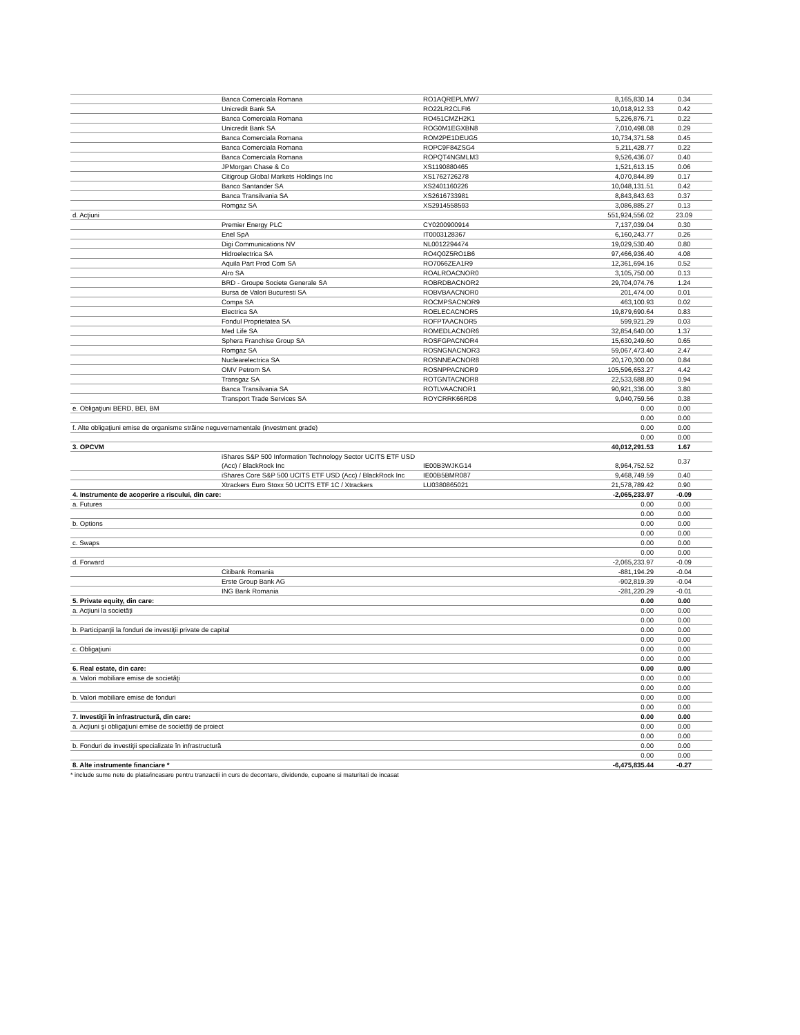| | Banca Comerciala Romana | RO1AQREPLMW7 | 8,165,830.14 | 0.34 |
| | Unicredit Bank SA | RO22LR2CLFI6 | 10,018,912.33 | 0.42 |
| | Banca Comerciala Romana | RO451CMZH2K1 | 5,226,876.71 | 0.22 |
| | Unicredit Bank SA | ROG0M1EGXBN8 | 7,010,498.08 | 0.29 |
| | Banca Comerciala Romana | ROM2PE1DEUG5 | 10,734,371.58 | 0.45 |
| | Banca Comerciala Romana | ROPC9F84ZSG4 | 5,211,428.77 | 0.22 |
| | Banca Comerciala Romana | ROPQT4NGMLM3 | 9,526,436.07 | 0.40 |
| | JPMorgan Chase & Co | XS1190880465 | 1,521,613.15 | 0.06 |
| | Citigroup Global Markets Holdings Inc | XS1762726278 | 4,070,844.89 | 0.17 |
| | Banco Santander SA | XS2401160226 | 10,048,131.51 | 0.42 |
| | Banca Transilvania SA | XS2616733981 | 8,843,843.63 | 0.37 |
| | Romgaz SA | XS2914558593 | 3,086,885.27 | 0.13 |
| d. Acţiuni | | | 551,924,556.02 | 23.09 |
| | Premier Energy PLC | CY0200900914 | 7,137,039.04 | 0.30 |
| | Enel SpA | IT0003128367 | 6,160,243.77 | 0.26 |
| | Digi Communications NV | NL0012294474 | 19,029,530.40 | 0.80 |
| | Hidroelectrica SA | RO4Q0Z5RO1B6 | 97,466,936.40 | 4.08 |
| | Aquila Part Prod Com SA | RO7066ZEA1R9 | 12,361,694.16 | 0.52 |
| | Alro SA | ROALROACNOR0 | 3,105,750.00 | 0.13 |
| | BRD - Groupe Societe Generale SA | ROBRDBACNOR2 | 29,704,074.76 | 1.24 |
| | Bursa de Valori Bucuresti SA | ROBVBAACNOR0 | 201,474.00 | 0.01 |
| | Compa SA | ROCMPSACNOR9 | 463,100.93 | 0.02 |
| | Electrica SA | ROELECACNOR5 | 19,879,690.64 | 0.83 |
| | Fondul Proprietatea SA | ROFPTAACNOR5 | 599,921.29 | 0.03 |
| | Med Life SA | ROMEDLACNOR6 | 32,854,640.00 | 1.37 |
| | Sphera Franchise Group SA | ROSFGPACNOR4 | 15,630,249.60 | 0.65 |
| | Romgaz SA | ROSNGNACNOR3 | 59,067,473.40 | 2.47 |
| | Nuclearelectrica SA | ROSNNEACNOR8 | 20,170,300.00 | 0.84 |
| | OMV Petrom SA | ROSNPPACNOR9 | 105,596,653.27 | 4.42 |
| | Transgaz SA | ROTGNTACNOR8 | 22,533,688.80 | 0.94 |
| | Banca Transilvania SA | ROTLVAACNOR1 | 90,921,336.00 | 3.80 |
| | Transport Trade Services SA | ROYCRRK66RD8 | 9,040,759.56 | 0.38 |
| e. Obligaţiuni BERD, BEI, BM | | | 0.00 | 0.00 |
| | | | 0.00 | 0.00 |
| f. Alte obligaţiuni emise de organisme străine neguvernamentale (investment grade) | | | 0.00 | 0.00 |
| | | | 0.00 | 0.00 |
| 3. OPCVM | | | 40,012,291.53 | 1.67 |
| | iShares S&P 500 Information Technology Sector UCITS ETF USD (Acc) / BlackRock Inc | IE00B3WJKG14 | 8,964,752.52 | 0.37 |
| | iShares Core S&P 500 UCITS ETF USD (Acc) / BlackRock Inc | IE00B5BMR087 | 9,468,749.59 | 0.40 |
| | Xtrackers Euro Stoxx 50 UCITS ETF 1C / Xtrackers | LU0380865021 | 21,578,789.42 | 0.90 |
| 4. Instrumente de acoperire a riscului, din care: | | | -2,065,233.97 | -0.09 |
| a. Futures | | | 0.00 | 0.00 |
| | | | 0.00 | 0.00 |
| b. Options | | | 0.00 | 0.00 |
| | | | 0.00 | 0.00 |
| c. Swaps | | | 0.00 | 0.00 |
| | | | 0.00 | 0.00 |
| d. Forward | | | -2,065,233.97 | -0.09 |
| | Citibank Romania | | -881,194.29 | -0.04 |
| | Erste Group Bank AG | | -902,819.39 | -0.04 |
| | ING Bank Romania | | -281,220.29 | -0.01 |
| 5. Private equity, din care: | | | 0.00 | 0.00 |
| a. Acţiuni la societăţi | | | 0.00 | 0.00 |
| | | | 0.00 | 0.00 |
| b. Participanţii la fonduri de investiţii private de capital | | | 0.00 | 0.00 |
| | | | 0.00 | 0.00 |
| c. Obligaţiuni | | | 0.00 | 0.00 |
| | | | 0.00 | 0.00 |
| 6. Real estate, din care: | | | 0.00 | 0.00 |
| a. Valori mobiliare emise de societăţi | | | 0.00 | 0.00 |
| | | | 0.00 | 0.00 |
| b. Valori mobiliare emise de fonduri | | | 0.00 | 0.00 |
| | | | 0.00 | 0.00 |
| 7. Investiţii în infrastructură, din care: | | | 0.00 | 0.00 |
| a. Acţiuni şi obligaţiuni emise de societăţi de proiect | | | 0.00 | 0.00 |
| | | | 0.00 | 0.00 |
| b. Fonduri de investiţii specializate în infrastructură | | | 0.00 | 0.00 |
| | | | 0.00 | 0.00 |
| 8. Alte instrumente financiare * | | | -6,475,835.44 | -0.27 |
* include sume nete de plata/incasare pentru tranzactii in curs de decontare, dividende, cupoane si maturitati de incasat